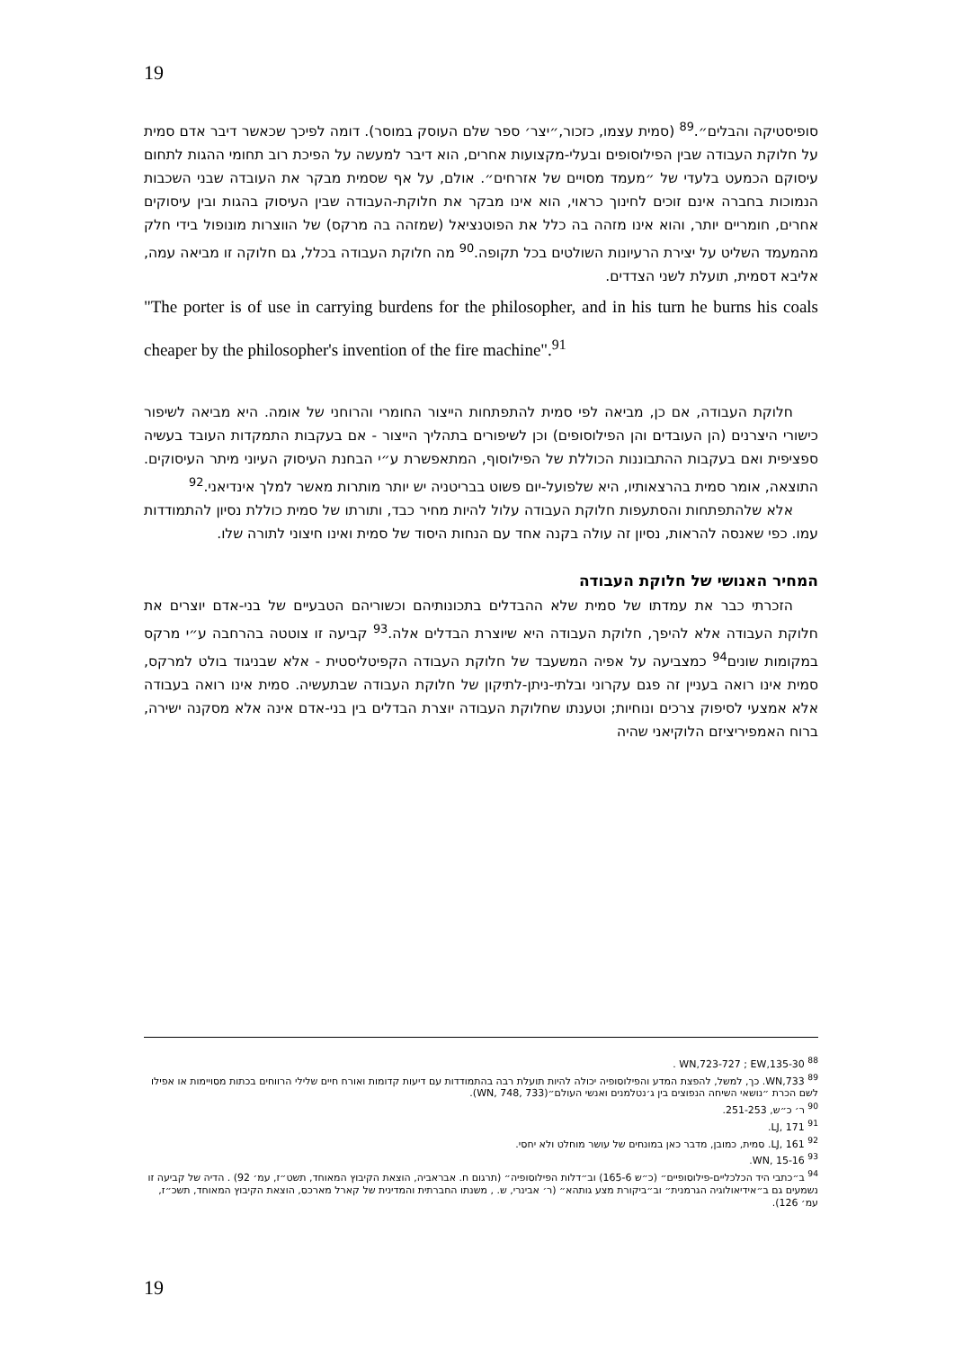19
סופיסטיקה והבלים״.<sup>89</sup> (סמית עצמו, כזכור,״יצר׳ ספר שלם העוסק במוסר). דומה לפיכך שכאשר דיבר אדם סמית על חלוקת העבודה שבין הפילוסופים ובעלי-מקצועות אחרים, הוא דיבר למעשה על הפיכת רוב תחומי ההגות לתחום עיסוקם הכמעט בלעדי של ״מעמד מסויים של אזרחים״. אולם, על אף שסמית מבקר את העובדה שבני השכבות הנמוכות בחברה אינם זוכים לחינוך כראוי, הוא אינו מבקר את חלוקת-העבודה שבין העיסוק בהגות ובין עיסוקים אחרים, חומריים יותר, והוא אינו מזהה בה כלל את הפוטנציאל (שמזהה בה מרקס) של הווצרות מונופול בידי חלק מהמעמד השליט על יצירת הרעיונות השולטים בכל תקופה.<sup>90</sup> מה חלוקת העבודה בכלל, גם חלוקה זו מביאה עמה, אליבא דסמית, תועלת לשני הצדדים.
"The porter is of use in carrying burdens for the philosopher, and in his turn he burns his coals cheaper by the philosopher's invention of the fire machine".<sup>91</sup>
חלוקת העבודה, אם כן, מביאה לפי סמית להתפתחות הייצור החומרי והרוחני של אומה. היא מביאה לשיפור כישורי היצרנים (הן העובדים והן הפילוסופים) וכן לשיפורים בתהליך הייצור - אם בעקבות התמקדות העובד בעשיה ספציפית ואם בעקבות ההתבוננות הכוללת של הפילוסוף, המתאפשרת ע״י הבחנת העיסוק העיוני מיתר העיסוקים. התוצאה, אומר סמית בהרצאותיו, היא שלפועל-יום פשוט בבריטניה יש יותר מותרות מאשר למלך אינדיאני.<sup>92</sup>
אלא שלהתפתחות והסתעפות חלוקת העבודה עלול להיות מחיר כבד, ותורתו של סמית כוללת נסיון להתמודדות עמו. כפי שאנסה להראות, נסיון זה עולה בקנה אחד עם הנחות היסוד של סמית ואינו חיצוני לתורה שלו.
המחיר האנושי של חלוקת העבודה
הזכרתי כבר את עמדתו של סמית שלא ההבדלים בתכונותיהם וכשוריהם הטבעיים של בני-אדם יוצרים את חלוקת העבודה אלא להיפך, חלוקת העבודה היא שיוצרת הבדלים אלה.<sup>93</sup> קביעה זו צוטטה בהרחבה ע״י מרקס במקומות שונים<sup>94</sup> כמצביעה על אפיה המשעבד של חלוקת העבודה הקפיטליסטית - אלא שבניגוד בולט למרקס, סמית אינו רואה בעניין זה פגם עקרוני ובלתי-ניתן-לתיקון של חלוקת העבודה שבתעשיה. סמית אינו רואה בעבודה אלא אמצעי לסיפוק צרכים ונוחיות; וטענתו שחלוקת העבודה יוצרת הבדלים בין בני-אדם אינה אלא מסקנה ישירה, ברוח האמפיריציזם הלוקיאני שהיה
<sup>88</sup> WN,723-727 ; EW,135-30 .
<sup>89</sup> WN,733. כך, למשל, להפצת המדע והפילוסופיה יכולה להיות תועלת רבה בהתמודדות עם דיעות קדומות ואורח חיים שלילי הרווחים בכתות מסויימות או אפילו לשם הכרת ״נושאי השיחה הנפוצים בין ג׳נטלמנים ואנשי העולם״(WN, 748, 733).
<sup>90</sup> ר׳ כ״ש, 251-253.
<sup>91</sup> LJ, 171.
<sup>92</sup> LJ, 161. סמית, כמובן, מדבר כאן במונחים של עושר מוחלט ולא יחסי.
<sup>93</sup> WN, 15-16.
<sup>94</sup> ב״כתבי היד הכלכליים-פילוסופיים״ (כ״ש 165-6) וב״דלות הפילוסופיה״ (תרגום ח. אבראביה, הוצאת הקיבוץ המאוחד, תשט״ז, עמ׳ 92) . הדיה של קביעה זו נשמעים גם ב״אידיאולוגיה הגרמנית״ וב״ביקורת מצע גותהא״ (ר׳ אבינרי, ש. , משנתו החברתית והמדינית של קארל מארכס, הוצאת הקיבוץ המאוחד, תשכ״ז, עמ׳ 126).
19